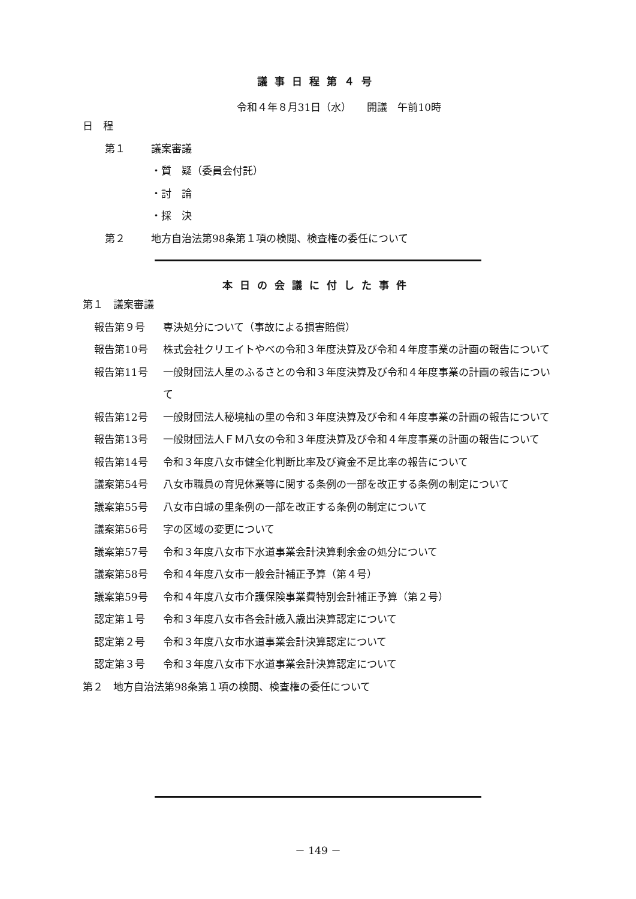議事日程第４号
令和４年８月31日（水）　　開議　午前10時
日　程
第１ 議案審議
・質　疑（委員会付託）
・討　論
・採　決
第２ 地方自治法第98条第１項の検閲、検査権の委任について
本日の会議に付した事件
第１　議案審議
報告第９号 専決処分について（事故による損害賠償）
報告第10号 株式会社クリエイトやべの令和３年度決算及び令和４年度事業の計画の報告について
報告第11号 一般財団法人星のふるさとの令和３年度決算及び令和４年度事業の計画の報告について
報告第12号 一般財団法人秘境杣の里の令和３年度決算及び令和４年度事業の計画の報告について
報告第13号 一般財団法人ＦＭ八女の令和３年度決算及び令和４年度事業の計画の報告について
報告第14号 令和３年度八女市健全化判断比率及び資金不足比率の報告について
議案第54号 八女市職員の育児休業等に関する条例の一部を改正する条例の制定について
議案第55号 八女市白城の里条例の一部を改正する条例の制定について
議案第56号 字の区域の変更について
議案第57号 令和３年度八女市下水道事業会計決算剰余金の処分について
議案第58号 令和４年度八女市一般会計補正予算（第４号）
議案第59号 令和４年度八女市介護保険事業費特別会計補正予算（第２号）
認定第１号 令和３年度八女市各会計歳入歳出決算認定について
認定第２号 令和３年度八女市水道事業会計決算認定について
認定第３号 令和３年度八女市下水道事業会計決算認定について
第２　地方自治法第98条第１項の検閲、検査権の委任について
－ 149 －